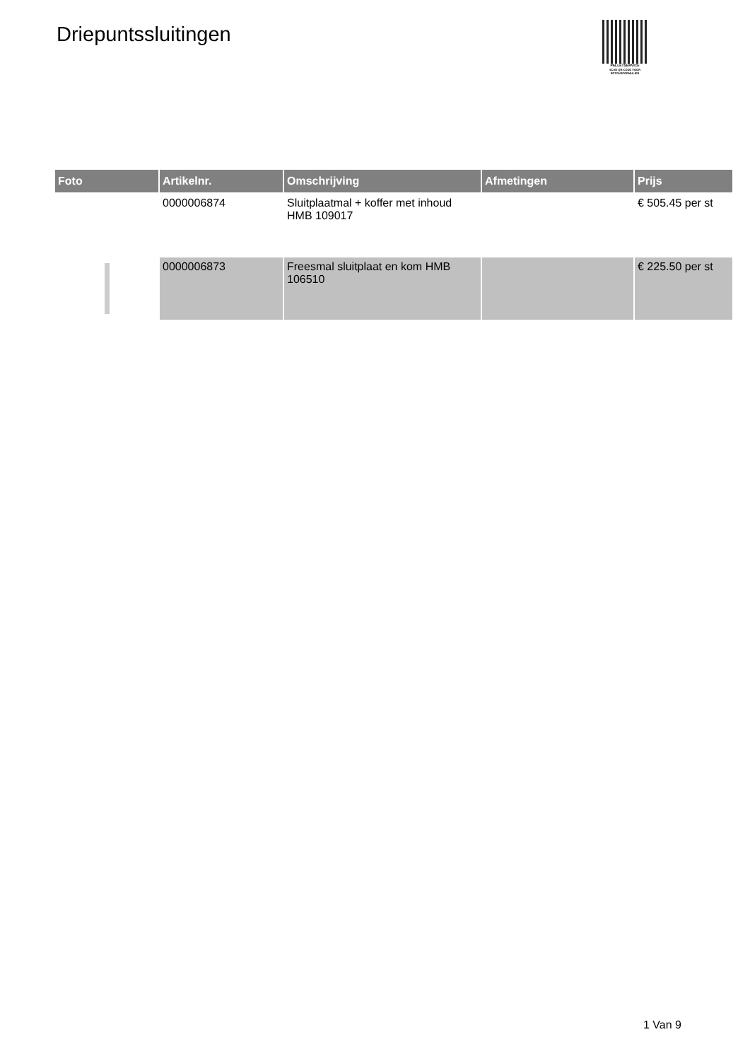Driepuntssluitingen
PALLETSERVICE
SCAN QR-CODE VOOR RETOURFORMULIER
| Foto | Artikelnr. | Omschrijving | Afmetingen | Prijs |
| --- | --- | --- | --- | --- |
| | 0000006874 | Sluitplaatmal + koffer met inhoud HMB 109017 | | € 505.45 per st |
| | 0000006873 | Freesmal sluitplaat en kom HMB 106510 | | € 225.50 per st |
1 Van 9